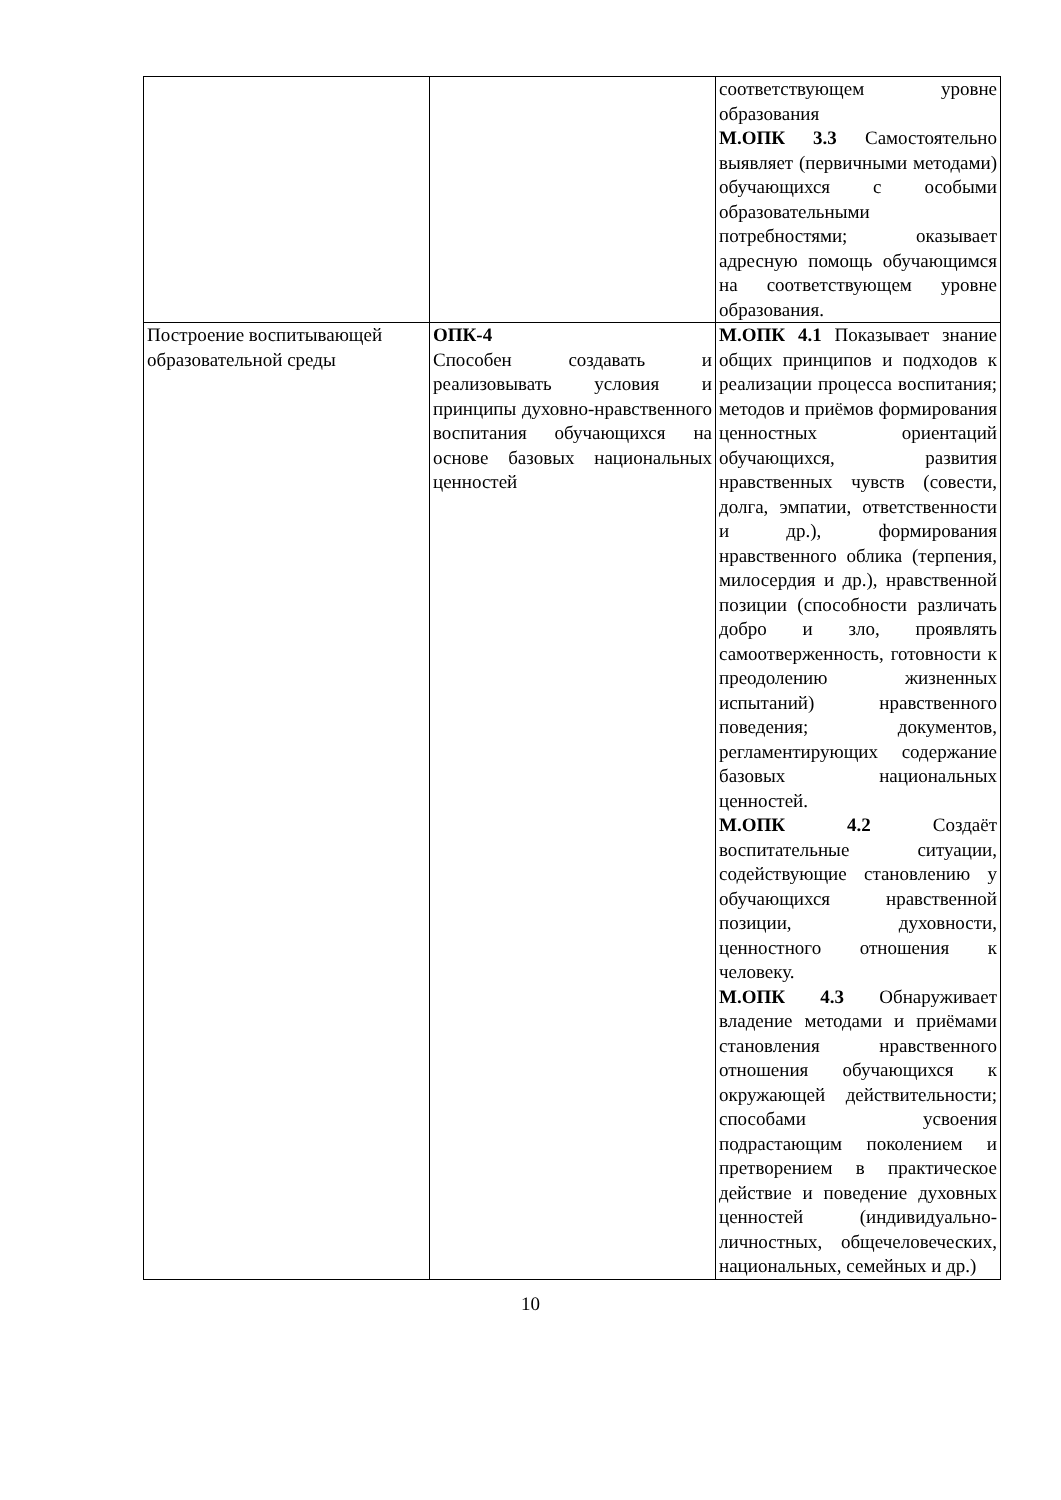| | | соответствующем уровне образования М.ОПК 3.3 Самостоятельно выявляет (первичными методами) обучающихся с особыми образовательными потребностями; оказывает адресную помощь обучающимся на соответствующем уровне образования. |
| Построение воспитывающей образовательной среды | ОПК-4 Способен создавать и реализовывать условия и принципы духовно-нравственного воспитания обучающихся на основе базовых национальных ценностей | М.ОПК 4.1 Показывает знание общих принципов и подходов к реализации процесса воспитания; методов и приёмов формирования ценностных ориентаций обучающихся, развития нравственных чувств (совести, долга, эмпатии, ответственности и др.), формирования нравственного облика (терпения, милосердия и др.), нравственной позиции (способности различать добро и зло, проявлять самоотверженность, готовности к преодолению жизненных испытаний) нравственного поведения; документов, регламентирующих содержание базовых национальных ценностей. М.ОПК 4.2 Создаёт воспитательные ситуации, содействующие становлению у обучающихся нравственной позиции, духовности, ценностного отношения к человеку. М.ОПК 4.3 Обнаруживает владение методами и приёмами становления нравственного отношения обучающихся к окружающей действительности; способами усвоения подрастающим поколением и претворением в практическое действие и поведение духовных ценностей (индивидуально-личностных, общечеловеческих, национальных, семейных и др.) |
10